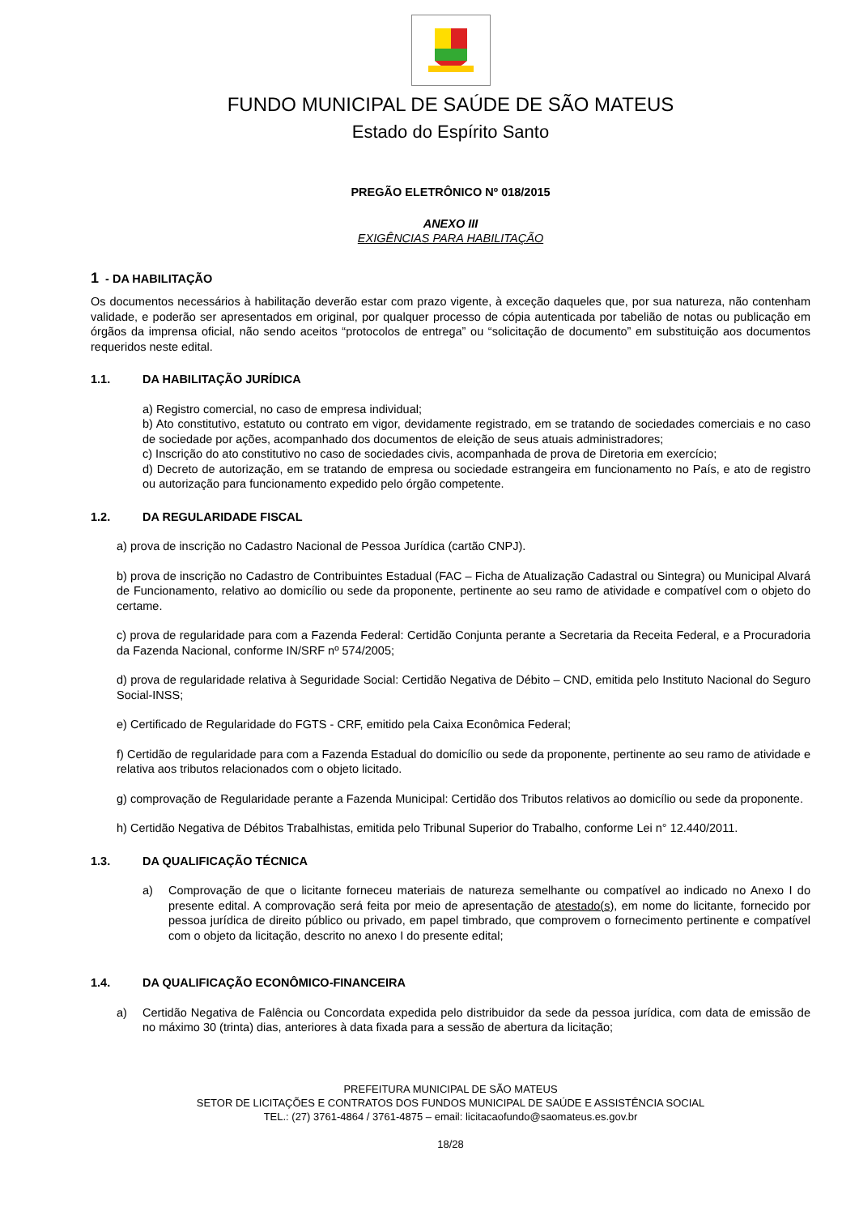FUNDO MUNICIPAL DE SAÚDE DE SÃO MATEUS
Estado do Espírito Santo
PREGÃO ELETRÔNICO Nº 018/2015
ANEXO III
EXIGÊNCIAS PARA HABILITAÇÃO
1 - DA HABILITAÇÃO
Os documentos necessários à habilitação deverão estar com prazo vigente, à exceção daqueles que, por sua natureza, não contenham validade, e poderão ser apresentados em original, por qualquer processo de cópia autenticada por tabelião de notas ou publicação em órgãos da imprensa oficial, não sendo aceitos “protocolos de entrega” ou “solicitação de documento” em substituição aos documentos requeridos neste edital.
1.1. DA HABILITAÇÃO JURÍDICA
a) Registro comercial, no caso de empresa individual;
b) Ato constitutivo, estatuto ou contrato em vigor, devidamente registrado, em se tratando de sociedades comerciais e no caso de sociedade por ações, acompanhado dos documentos de eleição de seus atuais administradores;
c) Inscrição do ato constitutivo no caso de sociedades civis, acompanhada de prova de Diretoria em exercício;
d) Decreto de autorização, em se tratando de empresa ou sociedade estrangeira em funcionamento no País, e ato de registro ou autorização para funcionamento expedido pelo órgão competente.
1.2. DA REGULARIDADE FISCAL
a) prova de inscrição no Cadastro Nacional de Pessoa Jurídica (cartão CNPJ).
b) prova de inscrição no Cadastro de Contribuintes Estadual (FAC – Ficha de Atualização Cadastral ou Sintegra) ou Municipal Alvará de Funcionamento, relativo ao domicílio ou sede da proponente, pertinente ao seu ramo de atividade e compatível com o objeto do certame.
c) prova de regularidade para com a Fazenda Federal: Certidão Conjunta perante a Secretaria da Receita Federal, e a Procuradoria da Fazenda Nacional, conforme IN/SRF nº 574/2005;
d) prova de regularidade relativa à Seguridade Social: Certidão Negativa de Débito – CND, emitida pelo Instituto Nacional do Seguro Social-INSS;
e) Certificado de Regularidade do FGTS - CRF, emitido pela Caixa Econômica Federal;
f) Certidão de regularidade para com a Fazenda Estadual do domicílio ou sede da proponente, pertinente ao seu ramo de atividade e relativa aos tributos relacionados com o objeto licitado.
g) comprovação de Regularidade perante a Fazenda Municipal: Certidão dos Tributos relativos ao domicílio ou sede da proponente.
h) Certidão Negativa de Débitos Trabalhistas, emitida pelo Tribunal Superior do Trabalho, conforme Lei n° 12.440/2011.
1.3. DA QUALIFICAÇÃO TÉCNICA
a) Comprovação de que o licitante forneceu materiais de natureza semelhante ou compatível ao indicado no Anexo I do presente edital. A comprovação será feita por meio de apresentação de atestado(s), em nome do licitante, fornecido por pessoa jurídica de direito público ou privado, em papel timbrado, que comprovem o fornecimento pertinente e compatível com o objeto da licitação, descrito no anexo I do presente edital;
1.4. DA QUALIFICAÇÃO ECONÔMICO-FINANCEIRA
a) Certidão Negativa de Falência ou Concordata expedida pelo distribuidor da sede da pessoa jurídica, com data de emissão de no máximo 30 (trinta) dias, anteriores à data fixada para a sessão de abertura da licitação;
PREFEITURA MUNICIPAL DE SÃO MATEUS
SETOR DE LICITAÇÕES E CONTRATOS DOS FUNDOS MUNICIPAL DE SAÚDE E ASSISTÊNCIA SOCIAL
TEL.: (27) 3761-4864 / 3761-4875 – email: licitacaofundo@saomateus.es.gov.br
18/28